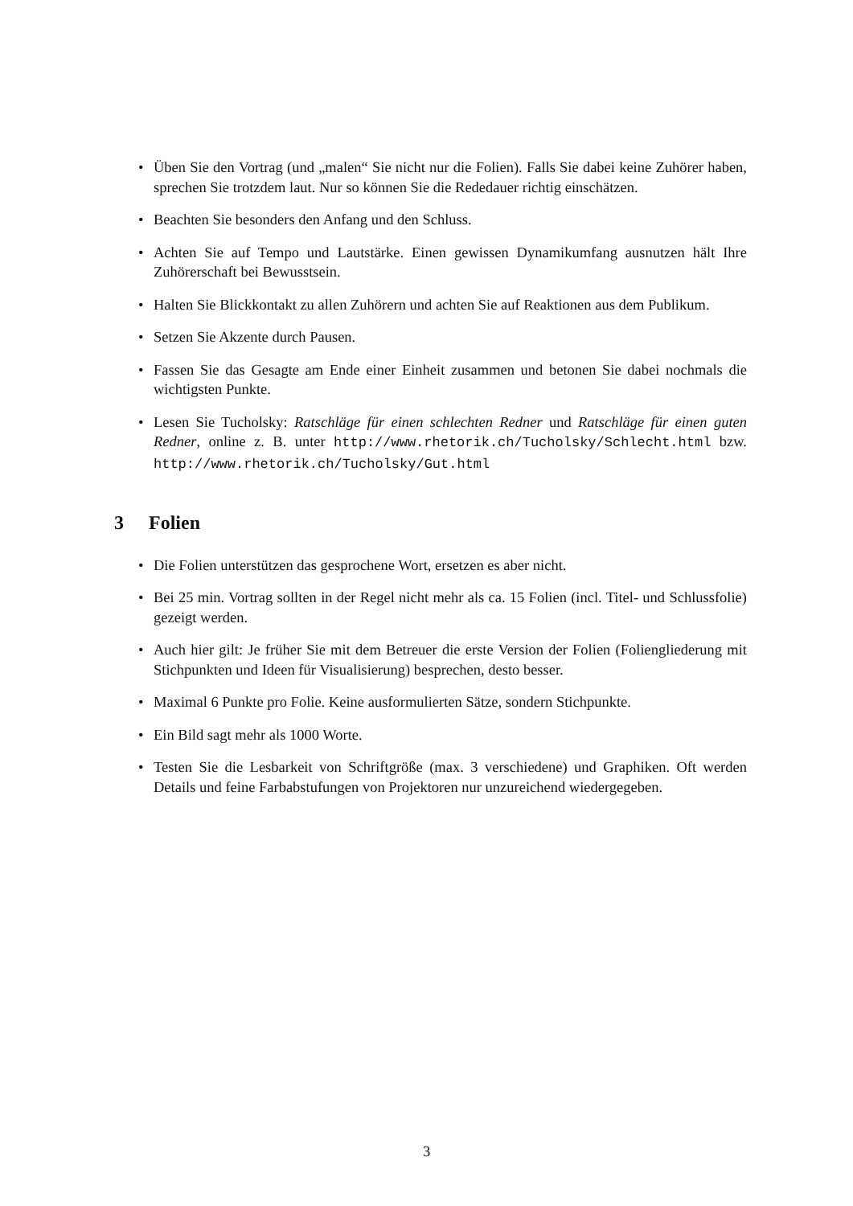• Üben Sie den Vortrag (und „malen“ Sie nicht nur die Folien). Falls Sie dabei keine Zuhörer haben, sprechen Sie trotzdem laut. Nur so können Sie die Rededauer richtig einschätzen.
• Beachten Sie besonders den Anfang und den Schluss.
• Achten Sie auf Tempo und Lautstärke. Einen gewissen Dynamikumfang ausnutzen hält Ihre Zuhörerschaft bei Bewusstsein.
• Halten Sie Blickkontakt zu allen Zuhörern und achten Sie auf Reaktionen aus dem Publikum.
• Setzen Sie Akzente durch Pausen.
• Fassen Sie das Gesagte am Ende einer Einheit zusammen und betonen Sie dabei nochmals die wichtigsten Punkte.
• Lesen Sie Tucholsky: Ratschläge für einen schlechten Redner und Ratschläge für einen guten Redner, online z. B. unter http://www.rhetorik.ch/Tucholsky/Schlecht.html bzw. http://www.rhetorik.ch/Tucholsky/Gut.html
3 Folien
• Die Folien unterstützen das gesprochene Wort, ersetzen es aber nicht.
• Bei 25 min. Vortrag sollten in der Regel nicht mehr als ca. 15 Folien (incl. Titel- und Schlussfolie) gezeigt werden.
• Auch hier gilt: Je früher Sie mit dem Betreuer die erste Version der Folien (Foliengliederung mit Stichpunkten und Ideen für Visualisierung) besprechen, desto besser.
• Maximal 6 Punkte pro Folie. Keine ausformulierten Sätze, sondern Stichpunkte.
• Ein Bild sagt mehr als 1000 Worte.
• Testen Sie die Lesbarkeit von Schriftgröße (max. 3 verschiedene) und Graphiken. Oft werden Details und feine Farbabstufungen von Projektoren nur unzureichend wiedergegeben.
3